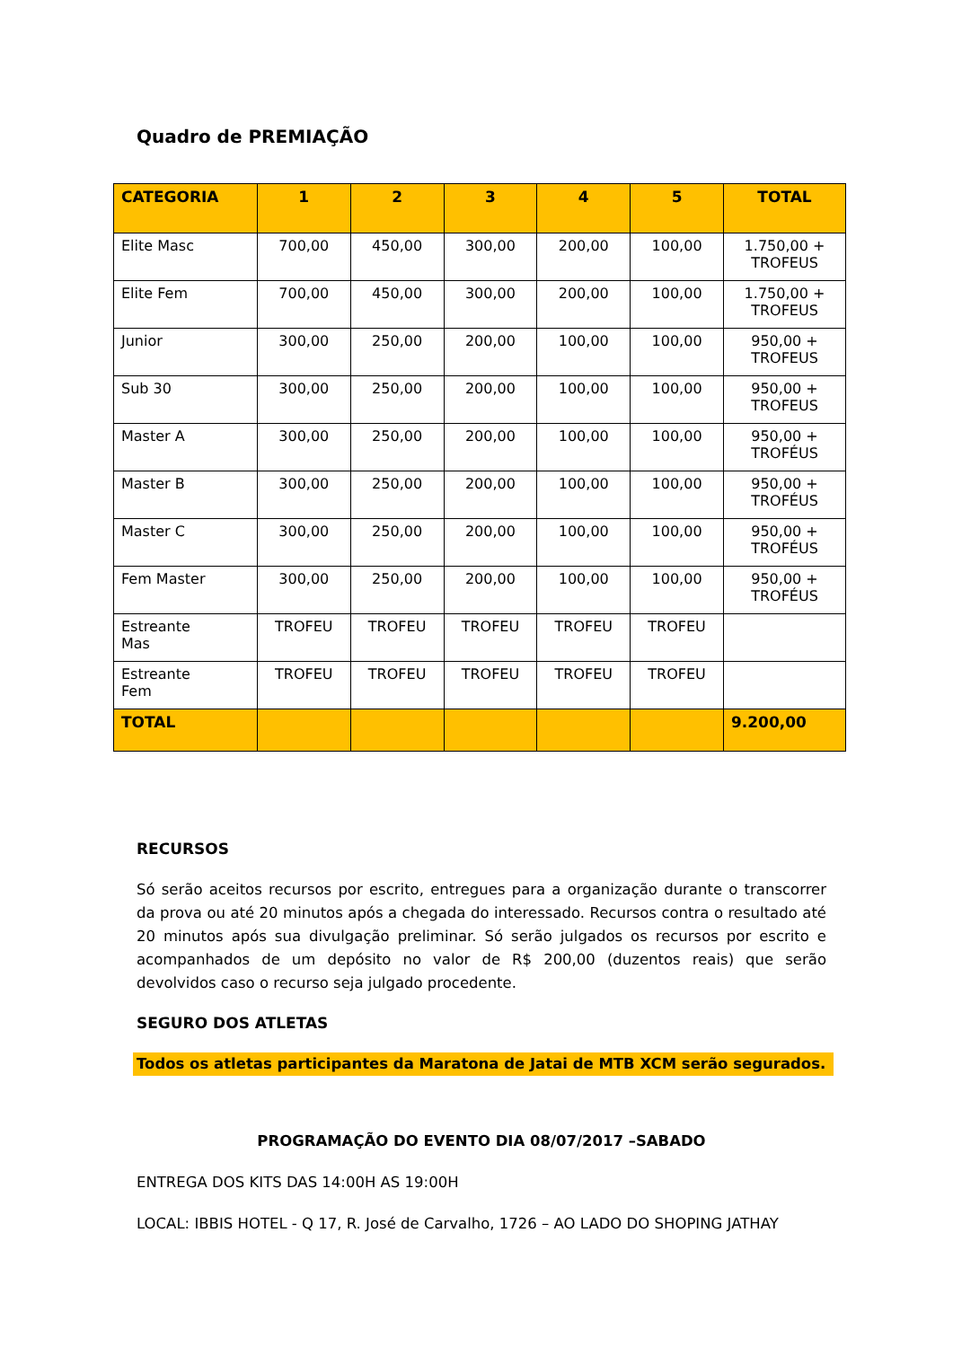Quadro de PREMIAÇÃO
| CATEGORIA | 1 | 2 | 3 | 4 | 5 | TOTAL |
| --- | --- | --- | --- | --- | --- | --- |
| Elite Masc | 700,00 | 450,00 | 300,00 | 200,00 | 100,00 | 1.750,00 + TROFEUS |
| Elite Fem | 700,00 | 450,00 | 300,00 | 200,00 | 100,00 | 1.750,00 + TROFEUS |
| Junior | 300,00 | 250,00 | 200,00 | 100,00 | 100,00 | 950,00 + TROFEUS |
| Sub 30 | 300,00 | 250,00 | 200,00 | 100,00 | 100,00 | 950,00 + TROFEUS |
| Master A | 300,00 | 250,00 | 200,00 | 100,00 | 100,00 | 950,00 + TROFÉUS |
| Master B | 300,00 | 250,00 | 200,00 | 100,00 | 100,00 | 950,00 + TROFÉUS |
| Master C | 300,00 | 250,00 | 200,00 | 100,00 | 100,00 | 950,00 + TROFÉUS |
| Fem Master | 300,00 | 250,00 | 200,00 | 100,00 | 100,00 | 950,00 + TROFÉUS |
| Estreante Mas | TROFEU | TROFEU | TROFEU | TROFEU | TROFEU | |
| Estreante Fem | TROFEU | TROFEU | TROFEU | TROFEU | TROFEU | |
| TOTAL | | | | | | 9.200,00 |
RECURSOS
Só serão aceitos recursos por escrito, entregues para a organização durante o transcorrer da prova ou até 20 minutos após a chegada do interessado. Recursos contra o resultado até 20 minutos após sua divulgação preliminar. Só serão julgados os recursos por escrito e acompanhados de um depósito no valor de R$ 200,00 (duzentos reais) que serão devolvidos caso o recurso seja julgado procedente.
SEGURO DOS ATLETAS
Todos os atletas participantes da Maratona de Jatai de MTB XCM serão segurados.
PROGRAMAÇÃO DO EVENTO DIA 08/07/2017 –SABADO
ENTREGA DOS KITS DAS 14:00H AS 19:00H
LOCAL: IBBIS HOTEL - Q 17, R. José de Carvalho, 1726 – AO LADO DO SHOPING JATHAY